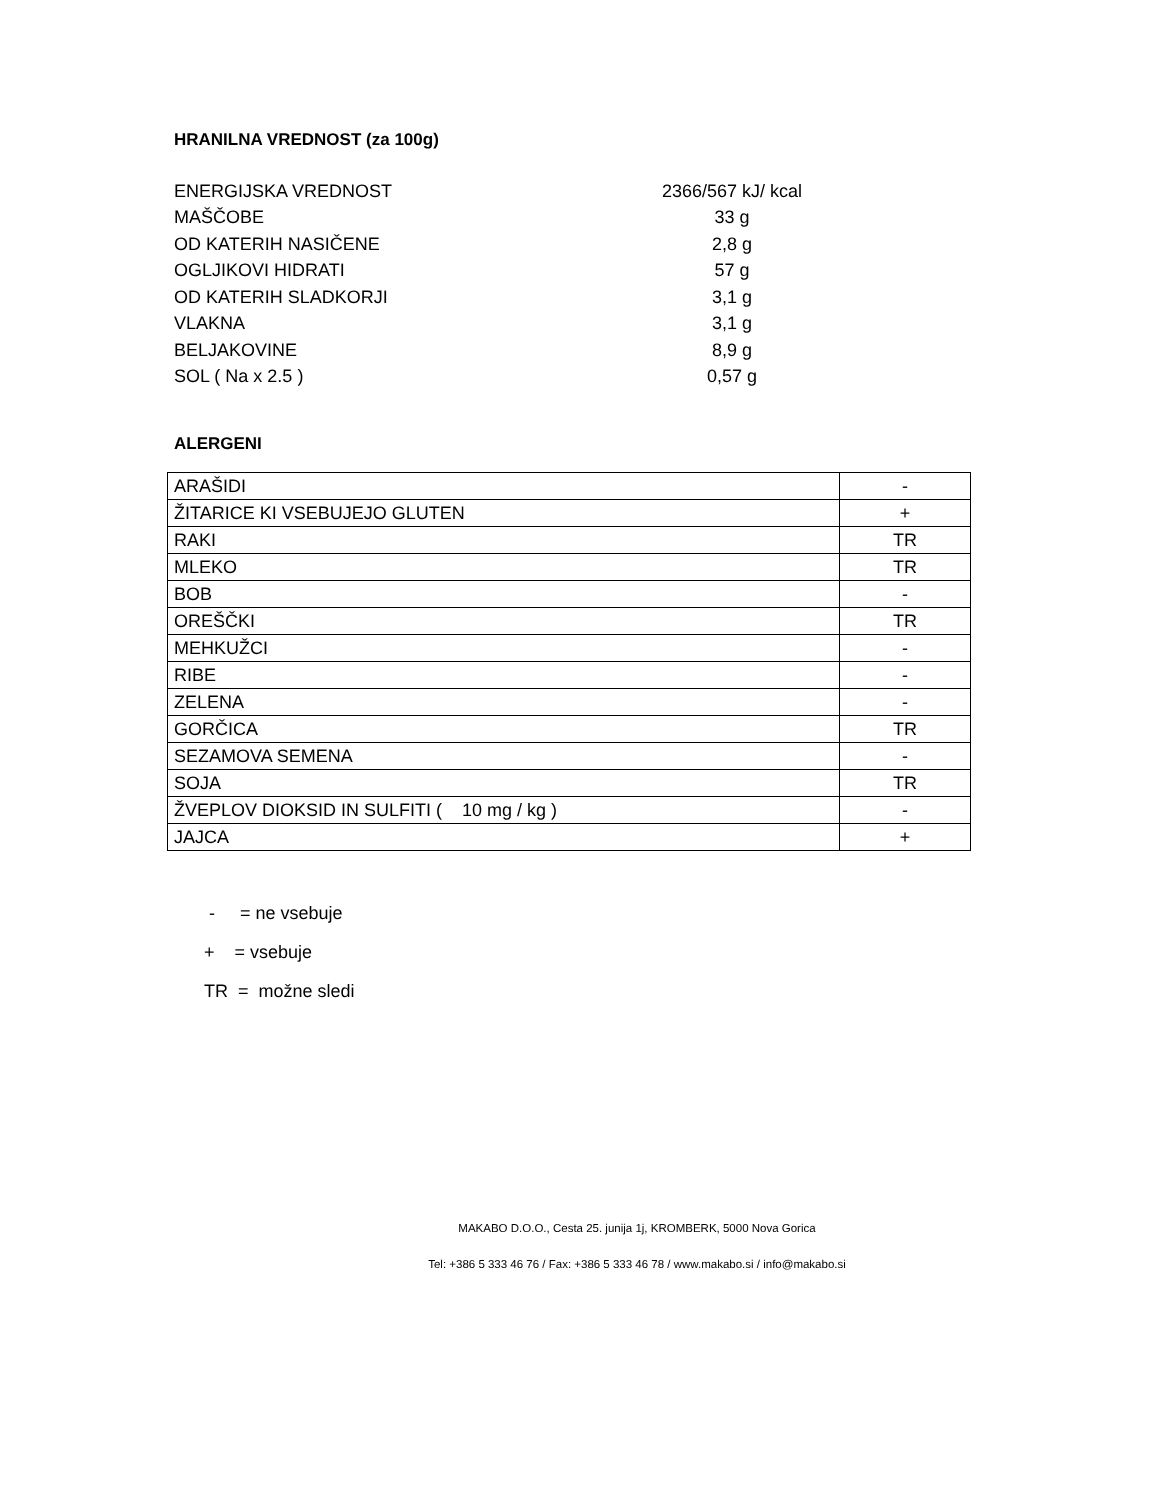HRANILNA VREDNOST (za 100g)
| ENERGIJSKA VREDNOST | 2366/567 kJ/ kcal |
| MAŠČOBE | 33 g |
| OD KATERIH NASIČENE | 2,8 g |
| OGLJIKOVI HIDRATI | 57 g |
| OD KATERIH SLADKORJI | 3,1 g |
| VLAKNA | 3,1 g |
| BELJAKOVINE | 8,9 g |
| SOL ( Na x 2.5 ) | 0,57 g |
ALERGENI
| ARAŠIDI | - |
| ŽITARICE KI VSEBUJEJO GLUTEN | + |
| RAKI | TR |
| MLEKO | TR |
| BOB | - |
| OREŠČKI | TR |
| MEHKUŽCI | - |
| RIBE | - |
| ZELENA | - |
| GORČICA | TR |
| SEZAMOVA SEMENA | - |
| SOJA | TR |
| ŽVEPLOV DIOKSID IN SULFITI ( 10 mg / kg ) | - |
| JAJCA | + |
- = ne vsebuje
+ = vsebuje
TR = možne sledi
MAKABO D.O.O., Cesta 25. junija 1j, KROMBERK, 5000 Nova Gorica
Tel: +386 5 333 46 76 / Fax: +386 5 333 46 78 / www.makabo.si / info@makabo.si